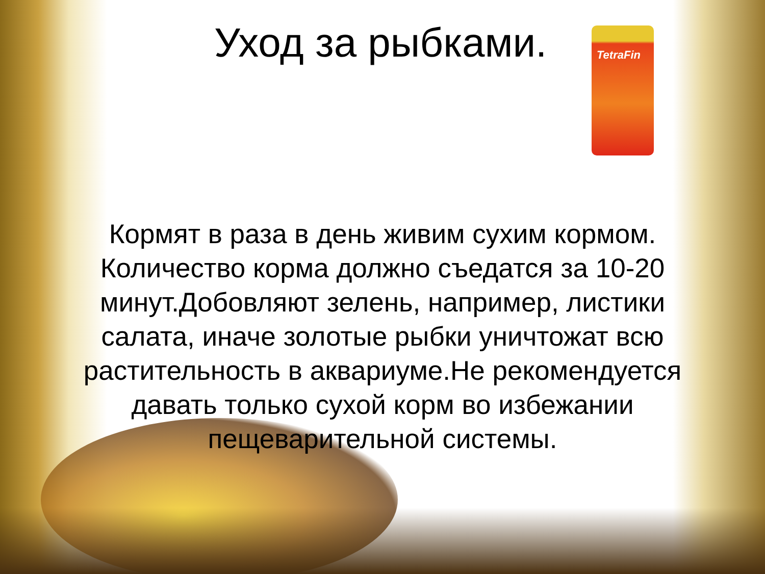TetraFin
Уход за рыбками.
Кормят в раза в день живим сухим кормом. Количество корма должно съедатся за 10-20 минут.Добовляют зелень, например, листики салата, иначе золотые рыбки уничтожат всю растительность в аквариуме.Не рекомендуется давать только сухой корм во избежании пещеварительной системы.